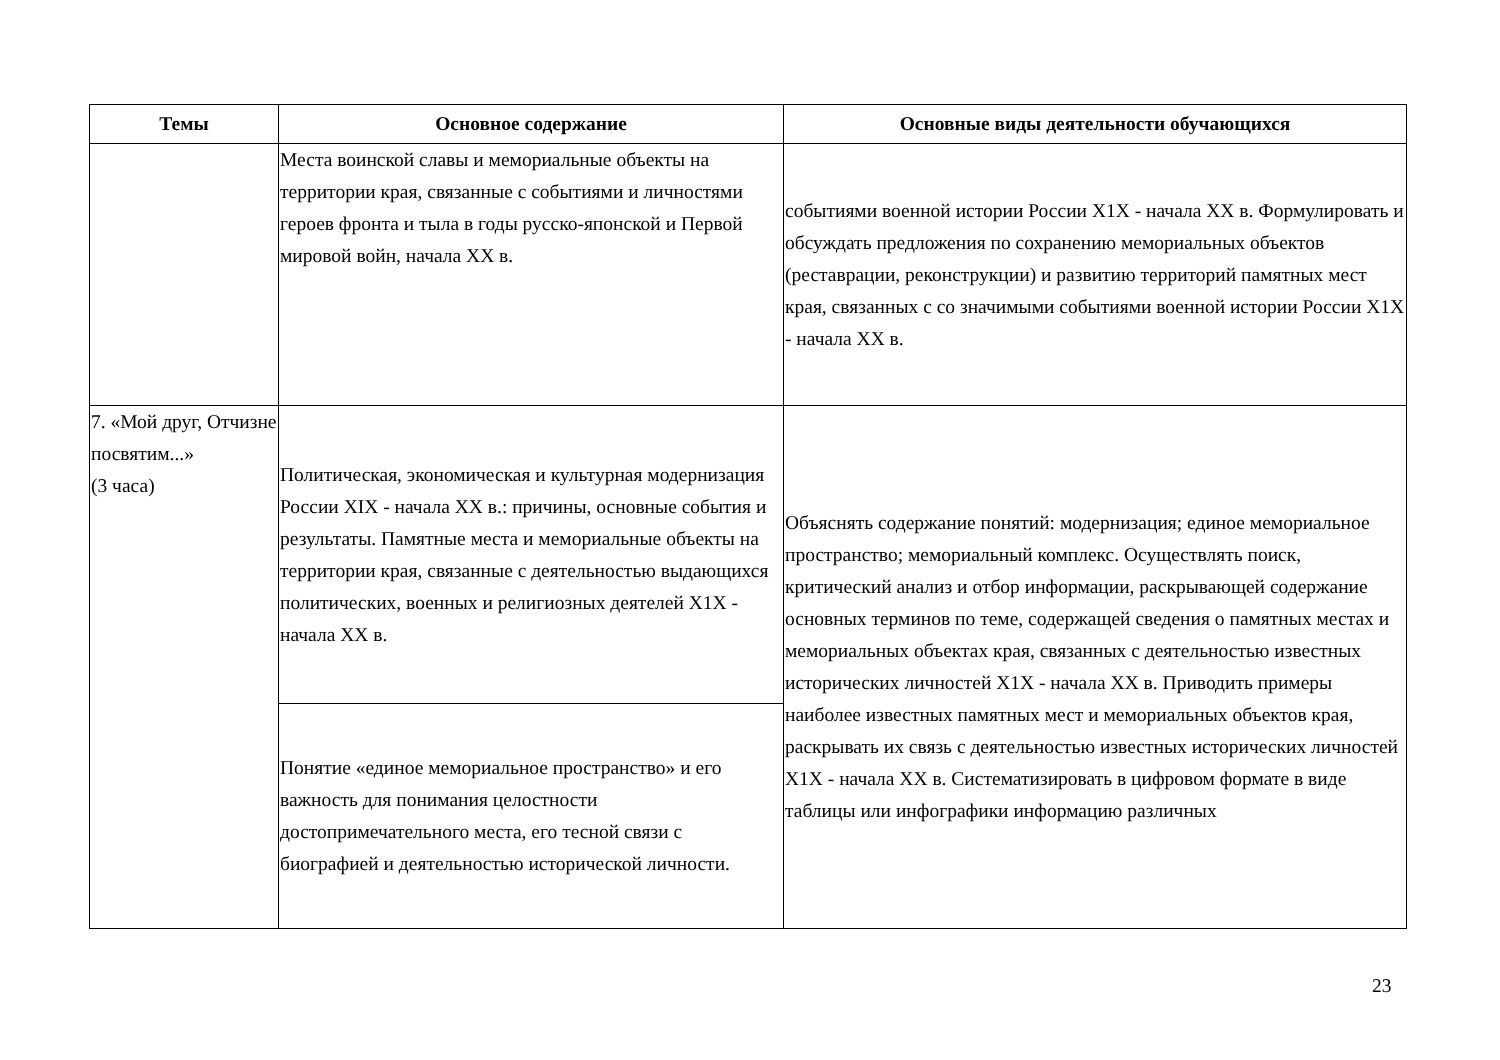| Темы | Основное содержание | Основные виды деятельности обучающихся |
| --- | --- | --- |
| | Места воинской славы и мемориальные объекты на территории края, связанные с событиями и личностями героев фронта и тыла в годы русско-японской и Первой мировой войн, начала XX в. | событиями военной истории России X1X - начала XX в. Формулировать и обсуждать предложения по сохранению мемориальных объектов (реставрации, реконструкции) и развитию территорий памятных мест края, связанных с со значимыми событиями военной истории России X1X - начала XX в. |
| 7. «Мой друг, Отчизне посвятим...» (3 часа) | Политическая, экономическая и культурная модернизация России XIX - начала XX в.: причины, основные события и результаты. Памятные места и мемориальные объекты на территории края, связанные с деятельностью выдающихся политических, военных и религиозных деятелей X1X - начала XX в. | Объяснять содержание понятий: модернизация; единое мемориальное пространство; мемориальный комплекс. Осуществлять поиск, критический анализ и отбор информации, раскрывающей содержание основных терминов по теме, содержащей сведения о памятных местах и мемориальных объектах края, связанных с деятельностью известных исторических личностей X1X - начала XX в. Приводить примеры наиболее известных памятных мест и мемориальных объектов края, раскрывать их связь с деятельностью известных исторических личностей X1X - начала XX в. Систематизировать в цифровом формате в виде таблицы или инфографики информацию различных |
| | Понятие «единое мемориальное пространство» и его важность для понимания целостности достопримечательного места, его тесной связи с биографией и деятельностью исторической личности. | |
23